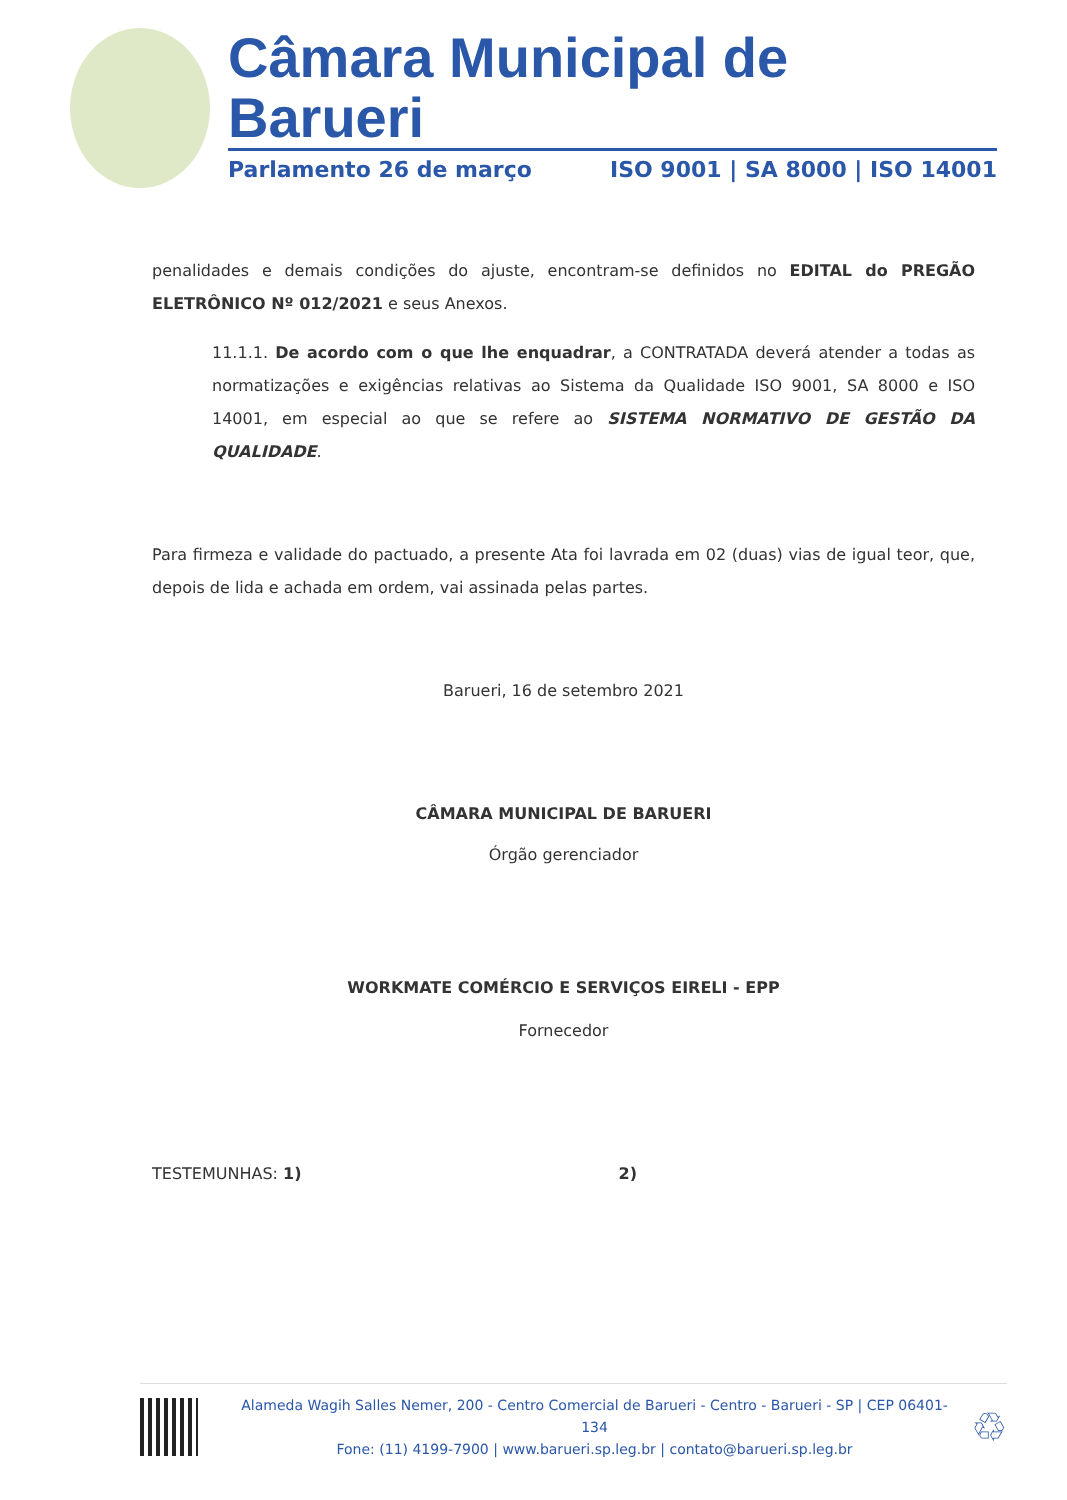Câmara Municipal de Barueri
Parlamento 26 de março ISO 9001 | SA 8000 | ISO 14001
penalidades e demais condições do ajuste, encontram-se definidos no EDITAL do PREGÃO ELETRÔNICO Nº 012/2021 e seus Anexos.
11.1.1. De acordo com o que lhe enquadrar, a CONTRATADA deverá atender a todas as normatizações e exigências relativas ao Sistema da Qualidade ISO 9001, SA 8000 e ISO 14001, em especial ao que se refere ao SISTEMA NORMATIVO DE GESTÃO DA QUALIDADE.
Para firmeza e validade do pactuado, a presente Ata foi lavrada em 02 (duas) vias de igual teor, que, depois de lida e achada em ordem, vai assinada pelas partes.
Barueri, 16 de setembro 2021
CÂMARA MUNICIPAL DE BARUERI
Órgão gerenciador
WORKMATE COMÉRCIO E SERVIÇOS EIRELI - EPP
Fornecedor
TESTEMUNHAS: 1) 2)
Alameda Wagih Salles Nemer, 200 - Centro Comercial de Barueri - Centro - Barueri - SP | CEP 06401-134
Fone: (11) 4199-7900 | www.barueri.sp.leg.br | contato@barueri.sp.leg.br
♲